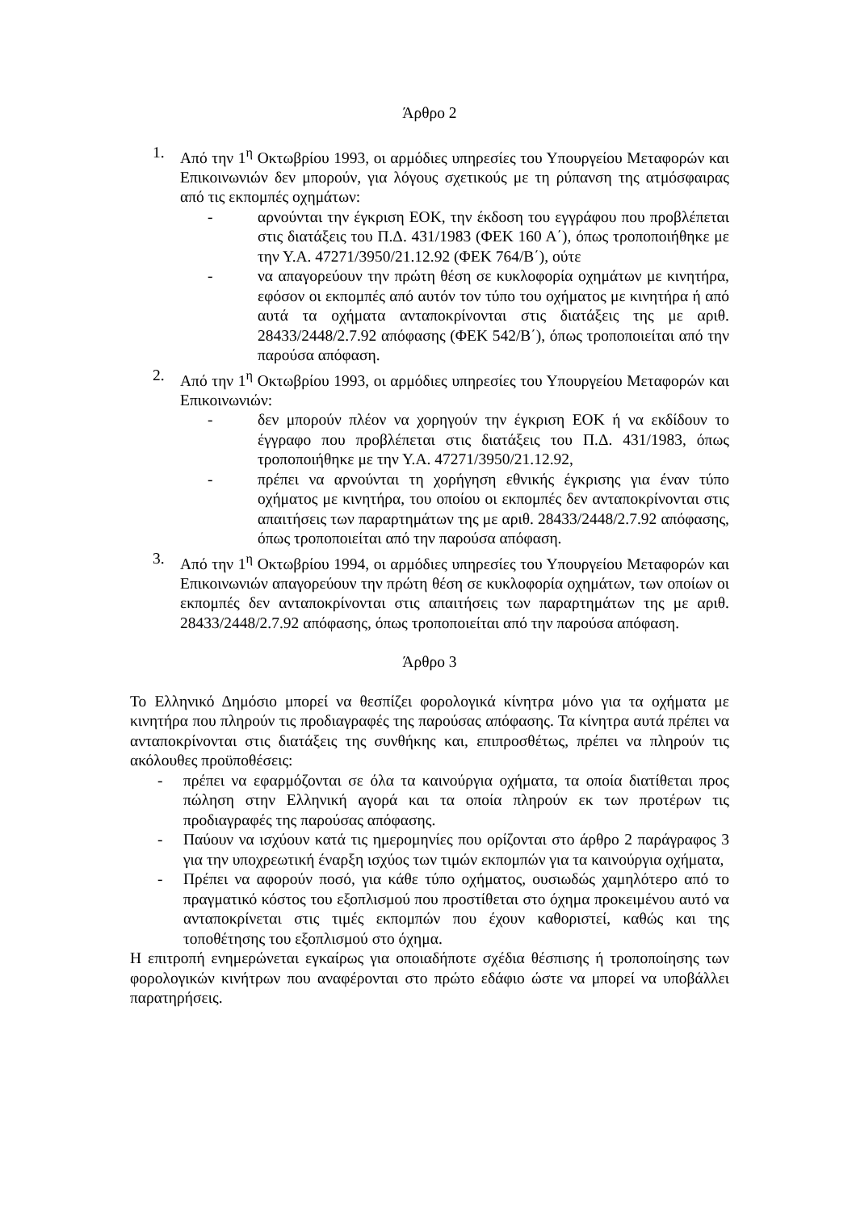Άρθρο 2
1. Από την 1<sup>η</sup> Οκτωβρίου 1993, οι αρμόδιες υπηρεσίες του Υπουργείου Μεταφορών και Επικοινωνιών δεν μπορούν, για λόγους σχετικούς με τη ρύπανση της ατμόσφαιρας από τις εκπομπές οχημάτων:
- αρνούνται την έγκριση ΕΟΚ, την έκδοση του εγγράφου που προβλέπεται στις διατάξεις του Π.Δ. 431/1983 (ΦΕΚ 160 Α΄), όπως τροποποιήθηκε με την Υ.Α. 47271/3950/21.12.92 (ΦΕΚ 764/Β΄), ούτε
- να απαγορεύουν την πρώτη θέση σε κυκλοφορία οχημάτων με κινητήρα, εφόσον οι εκπομπές από αυτόν τον τύπο του οχήματος με κινητήρα ή από αυτά τα οχήματα ανταποκρίνονται στις διατάξεις της με αριθ. 28433/2448/2.7.92 απόφασης (ΦΕΚ 542/Β΄), όπως τροποποιείται από την παρούσα απόφαση.
2. Από την 1<sup>η</sup> Οκτωβρίου 1993, οι αρμόδιες υπηρεσίες του Υπουργείου Μεταφορών και Επικοινωνιών:
- δεν μπορούν πλέον να χορηγούν την έγκριση ΕΟΚ ή να εκδίδουν το έγγραφο που προβλέπεται στις διατάξεις του Π.Δ. 431/1983, όπως τροποποιήθηκε με την Υ.Α. 47271/3950/21.12.92,
- πρέπει να αρνούνται τη χορήγηση εθνικής έγκρισης για έναν τύπο οχήματος με κινητήρα, του οποίου οι εκπομπές δεν ανταποκρίνονται στις απαιτήσεις των παραρτημάτων της με αριθ. 28433/2448/2.7.92 απόφασης, όπως τροποποιείται από την παρούσα απόφαση.
3. Από την 1<sup>η</sup> Οκτωβρίου 1994, οι αρμόδιες υπηρεσίες του Υπουργείου Μεταφορών και Επικοινωνιών απαγορεύουν την πρώτη θέση σε κυκλοφορία οχημάτων, των οποίων οι εκπομπές δεν ανταποκρίνονται στις απαιτήσεις των παραρτημάτων της με αριθ. 28433/2448/2.7.92 απόφασης, όπως τροποποιείται από την παρούσα απόφαση.
Άρθρο 3
Το Ελληνικό Δημόσιο μπορεί να θεσπίζει φορολογικά κίνητρα μόνο για τα οχήματα με κινητήρα που πληρούν τις προδιαγραφές της παρούσας απόφασης. Τα κίνητρα αυτά πρέπει να ανταποκρίνονται στις διατάξεις της συνθήκης και, επιπροσθέτως, πρέπει να πληρούν τις ακόλουθες προϋποθέσεις:
- πρέπει να εφαρμόζονται σε όλα τα καινούργια οχήματα, τα οποία διατίθεται προς πώληση στην Ελληνική αγορά και τα οποία πληρούν εκ των προτέρων τις προδιαγραφές της παρούσας απόφασης.
- Παύουν να ισχύουν κατά τις ημερομηνίες που ορίζονται στο άρθρο 2 παράγραφος 3 για την υποχρεωτική έναρξη ισχύος των τιμών εκπομπών για τα καινούργια οχήματα,
- Πρέπει να αφορούν ποσό, για κάθε τύπο οχήματος, ουσιωδώς χαμηλότερο από το πραγματικό κόστος του εξοπλισμού που προστίθεται στο όχημα προκειμένου αυτό να ανταποκρίνεται στις τιμές εκπομπών που έχουν καθοριστεί, καθώς και της τοποθέτησης του εξοπλισμού στο όχημα.
Η επιτροπή ενημερώνεται εγκαίρως για οποιαδήποτε σχέδια θέσπισης ή τροποποίησης των φορολογικών κινήτρων που αναφέρονται στο πρώτο εδάφιο ώστε να μπορεί να υποβάλλει παρατηρήσεις.